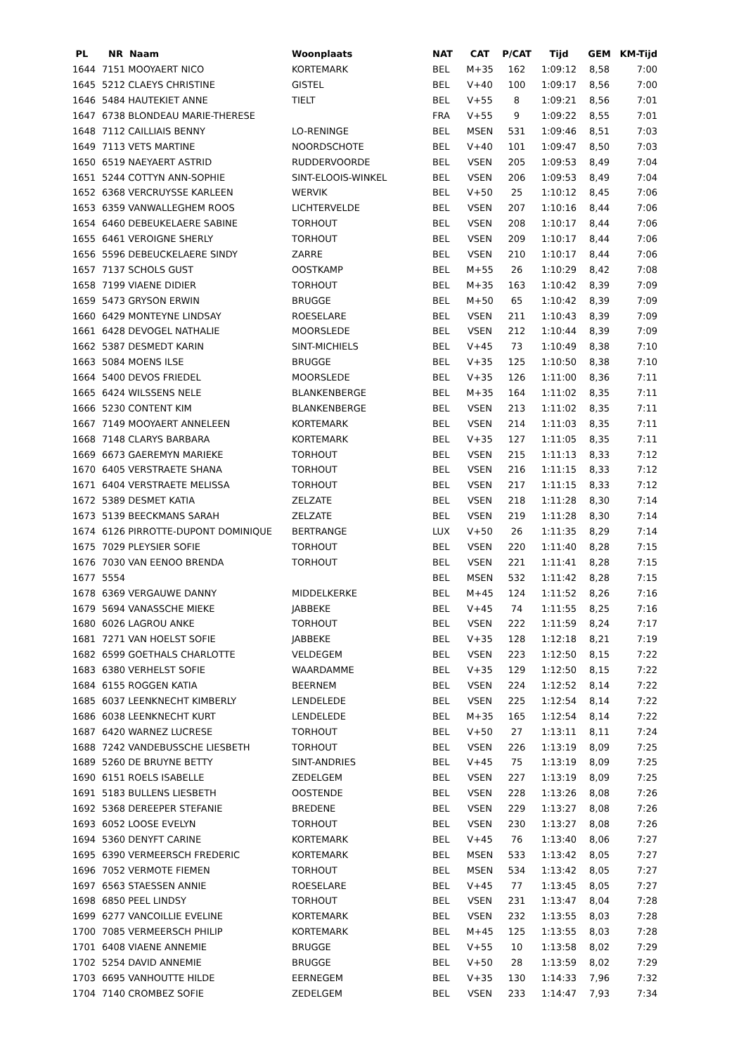| PL | NR Naam | Woonplaats | NAT | CAT | P/CAT | Tijd | GEM | KM-Tijd |
| --- | --- | --- | --- | --- | --- | --- | --- | --- |
| 1644 | 7151 MOOYAERT NICO | KORTEMARK | BEL | M+35 | 162 | 1:09:12 | 8,58 | 7:00 |
| 1645 | 5212 CLAEYS CHRISTINE | GISTEL | BEL | V+40 | 100 | 1:09:17 | 8,56 | 7:00 |
| 1646 | 5484 HAUTEKIET ANNE | TIELT | BEL | V+55 | 8 | 1:09:21 | 8,56 | 7:01 |
| 1647 | 6738 BLONDEAU MARIE-THERESE | | FRA | V+55 | 9 | 1:09:22 | 8,55 | 7:01 |
| 1648 | 7112 CAILLIAIS BENNY | LO-RENINGE | BEL | MSEN | 531 | 1:09:46 | 8,51 | 7:03 |
| 1649 | 7113 VETS MARTINE | NOORDSCHOTE | BEL | V+40 | 101 | 1:09:47 | 8,50 | 7:03 |
| 1650 | 6519 NAEYAERT ASTRID | RUDDERVOORDE | BEL | VSEN | 205 | 1:09:53 | 8,49 | 7:04 |
| 1651 | 5244 COTTYN ANN-SOPHIE | SINT-ELOOIS-WINKEL | BEL | VSEN | 206 | 1:09:53 | 8,49 | 7:04 |
| 1652 | 6368 VERCRUYSSE KARLEEN | WERVIK | BEL | V+50 | 25 | 1:10:12 | 8,45 | 7:06 |
| 1653 | 6359 VANWALLEGHEM ROOS | LICHTERVELDE | BEL | VSEN | 207 | 1:10:16 | 8,44 | 7:06 |
| 1654 | 6460 DEBEUKELAERE SABINE | TORHOUT | BEL | VSEN | 208 | 1:10:17 | 8,44 | 7:06 |
| 1655 | 6461 VEROIGNE SHERLY | TORHOUT | BEL | VSEN | 209 | 1:10:17 | 8,44 | 7:06 |
| 1656 | 5596 DEBEUCKELAERE SINDY | ZARRE | BEL | VSEN | 210 | 1:10:17 | 8,44 | 7:06 |
| 1657 | 7137 SCHOLS GUST | OOSTKAMP | BEL | M+55 | 26 | 1:10:29 | 8,42 | 7:08 |
| 1658 | 7199 VIAENE DIDIER | TORHOUT | BEL | M+35 | 163 | 1:10:42 | 8,39 | 7:09 |
| 1659 | 5473 GRYSON ERWIN | BRUGGE | BEL | M+50 | 65 | 1:10:42 | 8,39 | 7:09 |
| 1660 | 6429 MONTEYNE LINDSAY | ROESELARE | BEL | VSEN | 211 | 1:10:43 | 8,39 | 7:09 |
| 1661 | 6428 DEVOGEL NATHALIE | MOORSLEDE | BEL | VSEN | 212 | 1:10:44 | 8,39 | 7:09 |
| 1662 | 5387 DESMEDT KARIN | SINT-MICHIELS | BEL | V+45 | 73 | 1:10:49 | 8,38 | 7:10 |
| 1663 | 5084 MOENS ILSE | BRUGGE | BEL | V+35 | 125 | 1:10:50 | 8,38 | 7:10 |
| 1664 | 5400 DEVOS FRIEDEL | MOORSLEDE | BEL | V+35 | 126 | 1:11:00 | 8,36 | 7:11 |
| 1665 | 6424 WILSSENS NELE | BLANKENBERGE | BEL | M+35 | 164 | 1:11:02 | 8,35 | 7:11 |
| 1666 | 5230 CONTENT KIM | BLANKENBERGE | BEL | VSEN | 213 | 1:11:02 | 8,35 | 7:11 |
| 1667 | 7149 MOOYAERT ANNELEEN | KORTEMARK | BEL | VSEN | 214 | 1:11:03 | 8,35 | 7:11 |
| 1668 | 7148 CLARYS BARBARA | KORTEMARK | BEL | V+35 | 127 | 1:11:05 | 8,35 | 7:11 |
| 1669 | 6673 GAEREMYN MARIEKE | TORHOUT | BEL | VSEN | 215 | 1:11:13 | 8,33 | 7:12 |
| 1670 | 6405 VERSTRAETE SHANA | TORHOUT | BEL | VSEN | 216 | 1:11:15 | 8,33 | 7:12 |
| 1671 | 6404 VERSTRAETE MELISSA | TORHOUT | BEL | VSEN | 217 | 1:11:15 | 8,33 | 7:12 |
| 1672 | 5389 DESMET KATIA | ZELZATE | BEL | VSEN | 218 | 1:11:28 | 8,30 | 7:14 |
| 1673 | 5139 BEECKMANS SARAH | ZELZATE | BEL | VSEN | 219 | 1:11:28 | 8,30 | 7:14 |
| 1674 | 6126 PIRROTTE-DUPONT DOMINIQUE | BERTRANGE | LUX | V+50 | 26 | 1:11:35 | 8,29 | 7:14 |
| 1675 | 7029 PLEYSIER SOFIE | TORHOUT | BEL | VSEN | 220 | 1:11:40 | 8,28 | 7:15 |
| 1676 | 7030 VAN EENOO BRENDA | TORHOUT | BEL | VSEN | 221 | 1:11:41 | 8,28 | 7:15 |
| 1677 | 5554 | | BEL | MSEN | 532 | 1:11:42 | 8,28 | 7:15 |
| 1678 | 6369 VERGAUWE DANNY | MIDDELKERKE | BEL | M+45 | 124 | 1:11:52 | 8,26 | 7:16 |
| 1679 | 5694 VANASSCHE MIEKE | JABBEKE | BEL | V+45 | 74 | 1:11:55 | 8,25 | 7:16 |
| 1680 | 6026 LAGROU ANKE | TORHOUT | BEL | VSEN | 222 | 1:11:59 | 8,24 | 7:17 |
| 1681 | 7271 VAN HOELST SOFIE | JABBEKE | BEL | V+35 | 128 | 1:12:18 | 8,21 | 7:19 |
| 1682 | 6599 GOETHALS CHARLOTTE | VELDEGEM | BEL | VSEN | 223 | 1:12:50 | 8,15 | 7:22 |
| 1683 | 6380 VERHELST SOFIE | WAARDAMME | BEL | V+35 | 129 | 1:12:50 | 8,15 | 7:22 |
| 1684 | 6155 ROGGEN KATIA | BEERNEM | BEL | VSEN | 224 | 1:12:52 | 8,14 | 7:22 |
| 1685 | 6037 LEENKNECHT KIMBERLY | LENDELEDE | BEL | VSEN | 225 | 1:12:54 | 8,14 | 7:22 |
| 1686 | 6038 LEENKNECHT KURT | LENDELEDE | BEL | M+35 | 165 | 1:12:54 | 8,14 | 7:22 |
| 1687 | 6420 WARNEZ LUCRESE | TORHOUT | BEL | V+50 | 27 | 1:13:11 | 8,11 | 7:24 |
| 1688 | 7242 VANDEBUSSCHE LIESBETH | TORHOUT | BEL | VSEN | 226 | 1:13:19 | 8,09 | 7:25 |
| 1689 | 5260 DE BRUYNE BETTY | SINT-ANDRIES | BEL | V+45 | 75 | 1:13:19 | 8,09 | 7:25 |
| 1690 | 6151 ROELS ISABELLE | ZEDELGEM | BEL | VSEN | 227 | 1:13:19 | 8,09 | 7:25 |
| 1691 | 5183 BULLENS LIESBETH | OOSTENDE | BEL | VSEN | 228 | 1:13:26 | 8,08 | 7:26 |
| 1692 | 5368 DEREEPER STEFANIE | BREDENE | BEL | VSEN | 229 | 1:13:27 | 8,08 | 7:26 |
| 1693 | 6052 LOOSE EVELYN | TORHOUT | BEL | VSEN | 230 | 1:13:27 | 8,08 | 7:26 |
| 1694 | 5360 DENYFT CARINE | KORTEMARK | BEL | V+45 | 76 | 1:13:40 | 8,06 | 7:27 |
| 1695 | 6390 VERMEERSCH FREDERIC | KORTEMARK | BEL | MSEN | 533 | 1:13:42 | 8,05 | 7:27 |
| 1696 | 7052 VERMOTE FIEMEN | TORHOUT | BEL | MSEN | 534 | 1:13:42 | 8,05 | 7:27 |
| 1697 | 6563 STAESSEN ANNIE | ROESELARE | BEL | V+45 | 77 | 1:13:45 | 8,05 | 7:27 |
| 1698 | 6850 PEEL LINDSY | TORHOUT | BEL | VSEN | 231 | 1:13:47 | 8,04 | 7:28 |
| 1699 | 6277 VANCOILLIE EVELINE | KORTEMARK | BEL | VSEN | 232 | 1:13:55 | 8,03 | 7:28 |
| 1700 | 7085 VERMEERSCH PHILIP | KORTEMARK | BEL | M+45 | 125 | 1:13:55 | 8,03 | 7:28 |
| 1701 | 6408 VIAENE ANNEMIE | BRUGGE | BEL | V+55 | 10 | 1:13:58 | 8,02 | 7:29 |
| 1702 | 5254 DAVID ANNEMIE | BRUGGE | BEL | V+50 | 28 | 1:13:59 | 8,02 | 7:29 |
| 1703 | 6695 VANHOUTTE HILDE | EERNEGEM | BEL | V+35 | 130 | 1:14:33 | 7,96 | 7:32 |
| 1704 | 7140 CROMBEZ SOFIE | ZEDELGEM | BEL | VSEN | 233 | 1:14:47 | 7,93 | 7:34 |